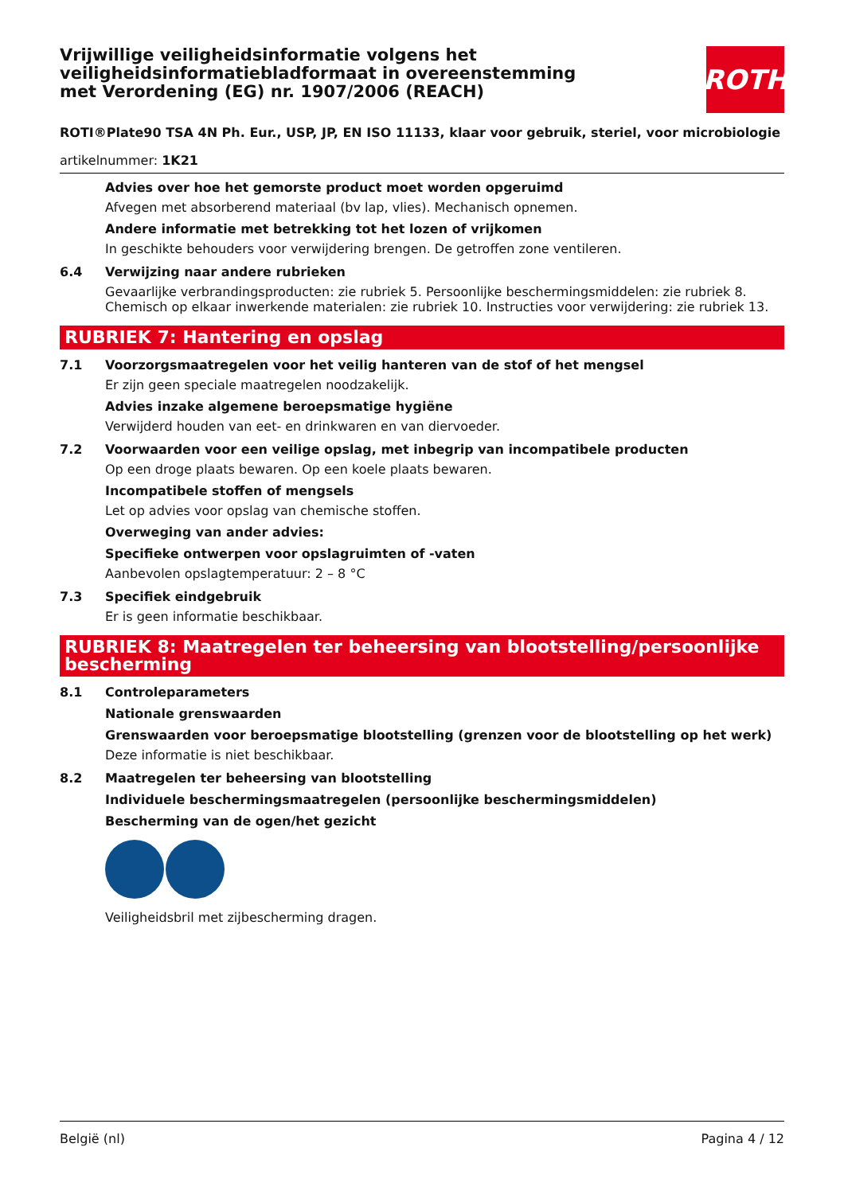ROTH
Vrijwillige veiligheidsinformatie volgens het veiligheidsinformatiebladformaat in overeenstemming met Verordening (EG) nr. 1907/2006 (REACH)
ROTI®Plate90 TSA 4N Ph. Eur., USP, JP, EN ISO 11133, klaar voor gebruik, steriel, voor microbiologie
artikelnummer: 1K21
Advies over hoe het gemorste product moet worden opgeruimd
Afvegen met absorberend materiaal (bv lap, vlies). Mechanisch opnemen.
Andere informatie met betrekking tot het lozen of vrijkomen
In geschikte behouders voor verwijdering brengen. De getroffen zone ventileren.
6.4 Verwijzing naar andere rubrieken
Gevaarlijke verbrandingsproducten: zie rubriek 5. Persoonlijke beschermingsmiddelen: zie rubriek 8. Chemisch op elkaar inwerkende materialen: zie rubriek 10. Instructies voor verwijdering: zie rubriek 13.
RUBRIEK 7: Hantering en opslag
7.1 Voorzorgsmaatregelen voor het veilig hanteren van de stof of het mengsel
Er zijn geen speciale maatregelen noodzakelijk.
Advies inzake algemene beroepsmatige hygiëne
Verwijderd houden van eet- en drinkwaren en van diervoeder.
7.2 Voorwaarden voor een veilige opslag, met inbegrip van incompatibele producten
Op een droge plaats bewaren. Op een koele plaats bewaren.
Incompatibele stoffen of mengsels
Let op advies voor opslag van chemische stoffen.
Overweging van ander advies:
Specifieke ontwerpen voor opslagruimten of -vaten
Aanbevolen opslagtemperatuur: 2 – 8 °C
7.3 Specifiek eindgebruik
Er is geen informatie beschikbaar.
RUBRIEK 8: Maatregelen ter beheersing van blootstelling/persoonlijke bescherming
8.1 Controleparameters
Nationale grenswaarden
Grenswaarden voor beroepsmatige blootstelling (grenzen voor de blootstelling op het werk)
Deze informatie is niet beschikbaar.
8.2 Maatregelen ter beheersing van blootstelling
Individuele beschermingsmaatregelen (persoonlijke beschermingsmiddelen)
Bescherming van de ogen/het gezicht
Veiligheidsbril met zijbescherming dragen.
België (nl) Pagina 4 / 12